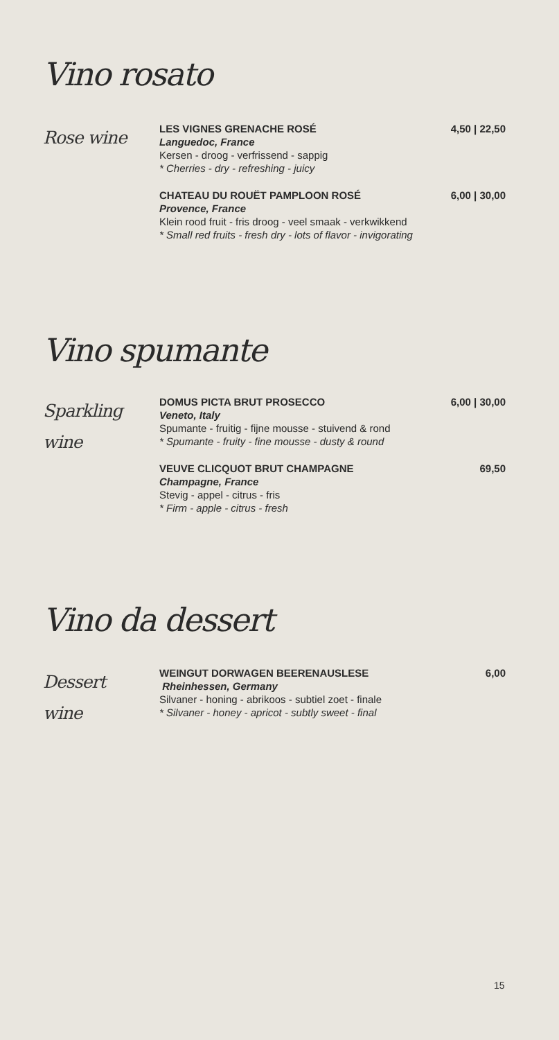Vino rosato
Rose wine
LES VIGNES GRENACHE ROSÉ 4,50 | 22,50
Languedoc, France
Kersen - droog - verfrissend - sappig
* Cherries - dry - refreshing - juicy
CHATEAU DU ROUËT PAMPLOON ROSÉ 6,00 | 30,00
Provence, France
Klein rood fruit - fris droog - veel smaak - verkwikkend
* Small red fruits - fresh dry - lots of flavor - invigorating
Vino spumante
Sparkling
wine
DOMUS PICTA BRUT PROSECCO 6,00 | 30,00
Veneto, Italy
Spumante - fruitig - fijne mousse - stuivend & rond
* Spumante - fruity - fine mousse - dusty & round
VEUVE CLICQUOT BRUT CHAMPAGNE 69,50
Champagne, France
Stevig - appel - citrus - fris
* Firm - apple - citrus - fresh
Vino da dessert
Dessert
wine
WEINGUT DORWAGEN BEERENAUSLESE 6,00
Rheinhessen, Germany
Silvaner - honing - abrikoos - subtiel zoet - finale
* Silvaner - honey - apricot - subtly sweet - final
15